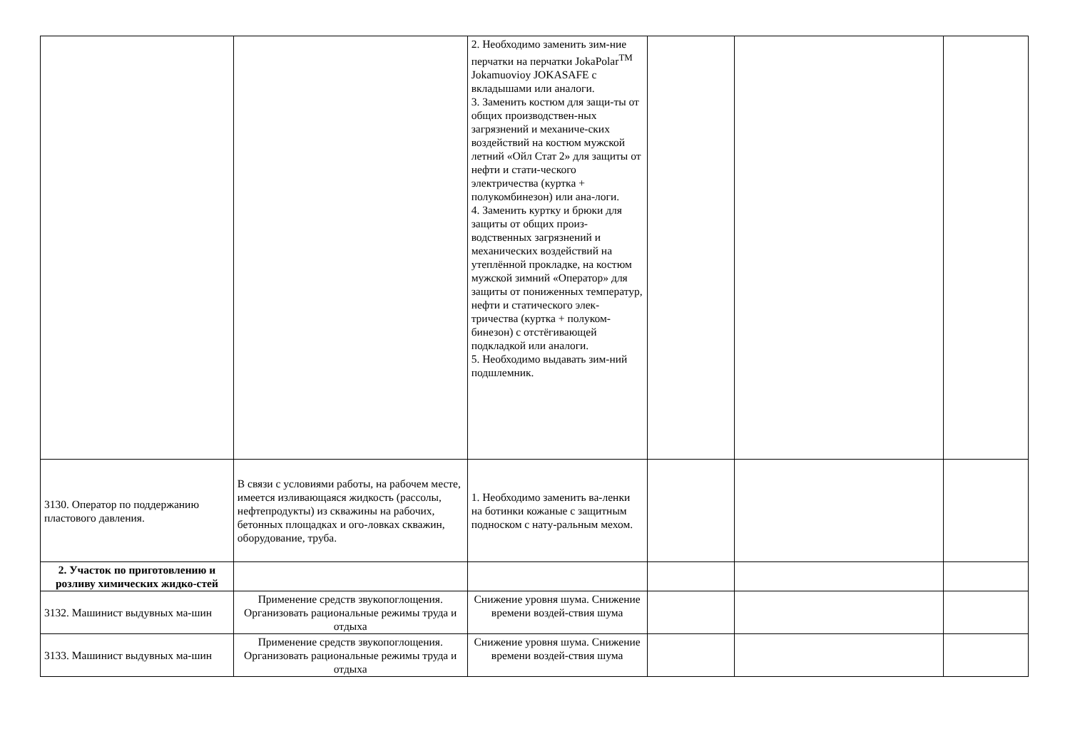| | | 2. Необходимо заменить зим-ние перчатки на перчатки JokaPolar<sup>TM</sup> Jokamuovioy JOKASAFE с вкладышами или аналоги. 3. Заменить костюм для защи-ты от общих производствен-ных загрязнений и механиче-ских воздействий на костюм мужской летний «Ойл Стат 2» для защиты от нефти и стати-ческого электричества (куртка + полукомбинезон) или ана-логи. 4. Заменить куртку и брюки для защиты от общих произ-водственных загрязнений и механических воздействий на утеплённой прокладке, на костюм мужской зимний «Оператор» для защиты от пониженных температур, нефти и статического элек-тричества (куртка + полуком-бинезон) с отстёгивающей подкладкой или аналоги. 5. Необходимо выдавать зим-ний подшлемник. | | | |
| 3130. Оператор по поддержанию пластового давления. | В связи с условиями работы, на рабочем месте, имеется изливающаяся жидкость (рассолы, нефтепродукты) из скважины на рабочих, бетонных площадках и ого-ловках скважин, оборудование, труба. | 1. Необходимо заменить ва-ленки на ботинки кожаные с защитным подноском с нату-ральным мехом. | | | |
| 2. Участок по приготовлению и розливу химических жидко-стей | | | | | |
| 3132. Машинист выдувных ма-шин | Применение средств звукопоглощения. Организовать рациональные режимы труда и отдыха | Снижение уровня шума. Снижение времени воздей-ствия шума | | | |
| 3133. Машинист выдувных ма-шин | Применение средств звукопоглощения. Организовать рациональные режимы труда и отдыха | Снижение уровня шума. Снижение времени воздей-ствия шума | | | |